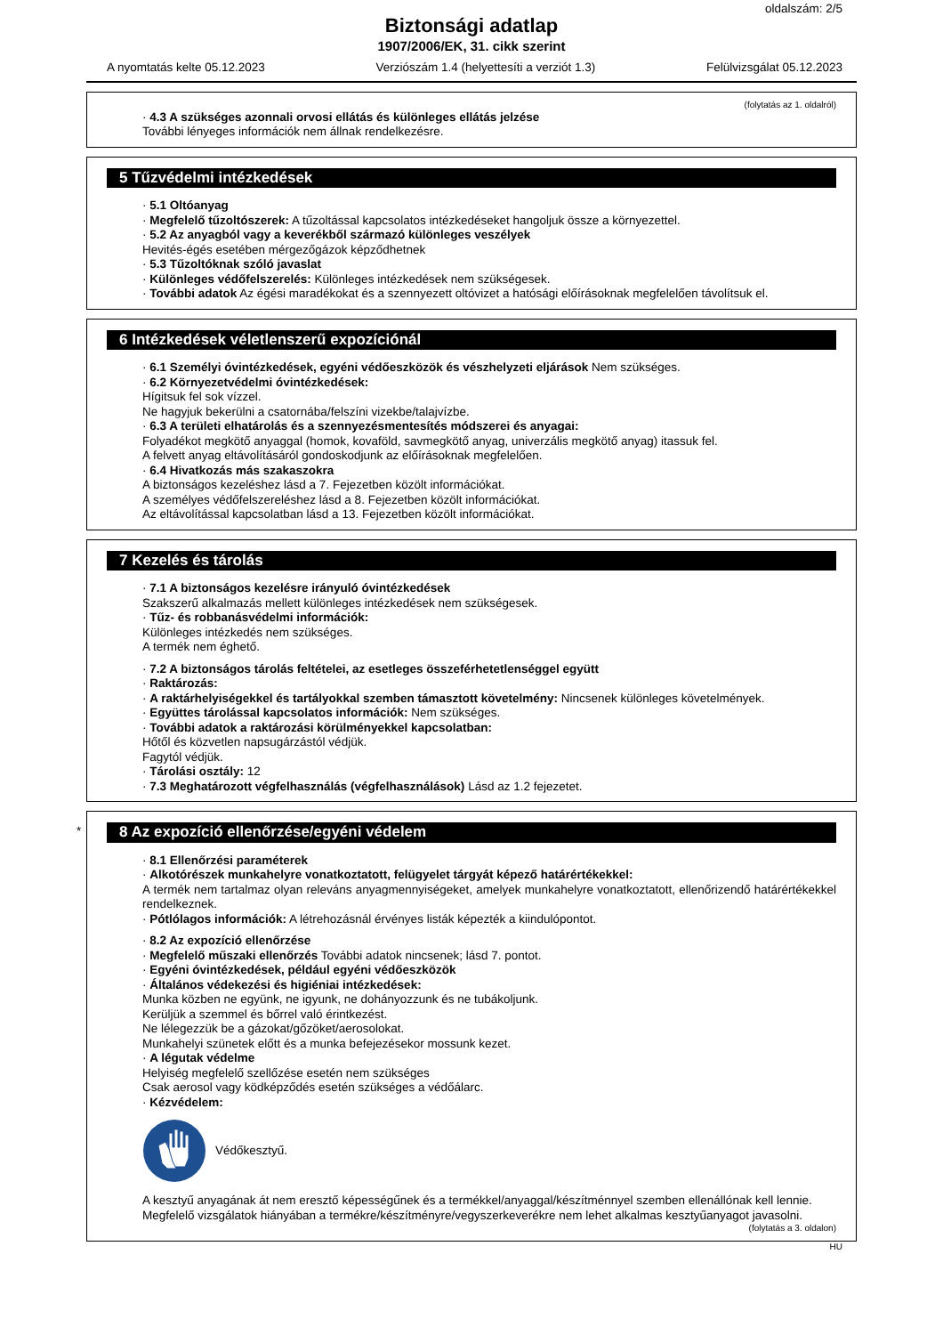oldalszám: 2/5
Biztonsági adatlap
1907/2006/EK, 31. cikk szerint
A nyomtatás kelte 05.12.2023 Verziószám 1.4 (helyettesíti a verziót 1.3) Felülvizsgálat 05.12.2023
(folytatás az 1. oldalról)
· 4.3 A szükséges azonnali orvosi ellátás és különleges ellátás jelzése
További lényeges információk nem állnak rendelkezésre.
5 Tűzvédelmi intézkedések
· 5.1 Oltóanyag
· Megfelelő tűzoltószerek: A tűzoltással kapcsolatos intézkedéseket hangoljuk össze a környezettel.
· 5.2 Az anyagból vagy a keverékből származó különleges veszélyek
Hevités-égés esetében mérgezőgázok képződhetnek
· 5.3 Tűzoltóknak szóló javaslat
· Különleges védőfelszerelés: Különleges intézkedések nem szükségesek.
· További adatok Az égési maradékokat és a szennyezett oltóvizet a hatósági előírásoknak megfelelően távolítsuk el.
6 Intézkedések véletlenszerű expozíciónál
· 6.1 Személyi óvintézkedések, egyéni védőeszközök és vészhelyzeti eljárások Nem szükséges.
· 6.2 Környezetvédelmi óvintézkedések:
Hígitsuk fel sok vízzel.
Ne hagyjuk bekerülni a csatornába/felszíni vizekbe/talajvízbe.
· 6.3 A területi elhatárolás és a szennyezésmentesítés módszerei és anyagai:
Folyadékot megkötő anyaggal (homok, kovaföld, savmegkötő anyag, univerzális megkötő anyag) itassuk fel.
A felvett anyag eltávolításáról gondoskodjunk az előírásoknak megfelelően.
· 6.4 Hivatkozás más szakaszokra
A biztonságos kezeléshez lásd a 7. Fejezetben közölt információkat.
A személyes védőfelszereléshez lásd a 8. Fejezetben közölt információkat.
Az eltávolítással kapcsolatban lásd a 13. Fejezetben közölt információkat.
7 Kezelés és tárolás
· 7.1 A biztonságos kezelésre irányuló óvintézkedések
Szakszerű alkalmazás mellett különleges intézkedések nem szükségesek.
· Tűz- és robbanásvédelmi információk:
Különleges intézkedés nem szükséges.
A termék nem éghető.
· 7.2 A biztonságos tárolás feltételei, az esetleges összeférhetetlenséggel együtt
· Raktározás:
· A raktárhelyiségekkel és tartályokkal szemben támasztott követelmény: Nincsenek különleges követelmények.
· Együttes tárolással kapcsolatos információk: Nem szükséges.
· További adatok a raktározási körülményekkel kapcsolatban:
Hőtől és közvetlen napsugárzástól védjük.
Fagytól védjük.
· Tárolási osztály: 12
· 7.3 Meghatározott végfelhasználás (végfelhasználások) Lásd az 1.2 fejezetet.
*
8 Az expozíció ellenőrzése/egyéni védelem
· 8.1 Ellenőrzési paraméterek
· Alkotórészek munkahelyre vonatkoztatott, felügyelet tárgyát képező határértékekkel:
A termék nem tartalmaz olyan releváns anyagmennyiségeket, amelyek munkahelyre vonatkoztatott, ellenőrizendő határértékekkel rendelkeznek.
· Pótlólagos információk: A létrehozásnál érvényes listák képezték a kiindulópontot.
· 8.2 Az expozíció ellenőrzése
· Megfelelő műszaki ellenőrzés További adatok nincsenek; lásd 7. pontot.
· Egyéni óvintézkedések, például egyéni védőeszközök
· Általános védekezési és higiéniai intézkedések:
Munka közben ne együnk, ne igyunk, ne dohányozzunk és ne tubákoljunk.
Kerüljük a szemmel és bőrrel való érintkezést.
Ne lélegezzük be a gázokat/gőzöket/aerosolokat.
Munkahelyi szünetek előtt és a munka befejezésekor mossunk kezet.
· A légutak védelme
Helyiség megfelelő szellőzése esetén nem szükséges
Csak aerosol vagy ködképződés esetén szükséges a védőálarc.
· Kézvédelem:
Védőkesztyű.
A kesztyű anyagának át nem eresztő képességűnek és a termékkel/anyaggal/készítménnyel szemben ellenállónak kell lennie.
Megfelelő vizsgálatok hiányában a termékre/készítményre/vegyszerkeverékre nem lehet alkalmas kesztyűanyagot javasolni.
(folytatás a 3. oldalon)
HU